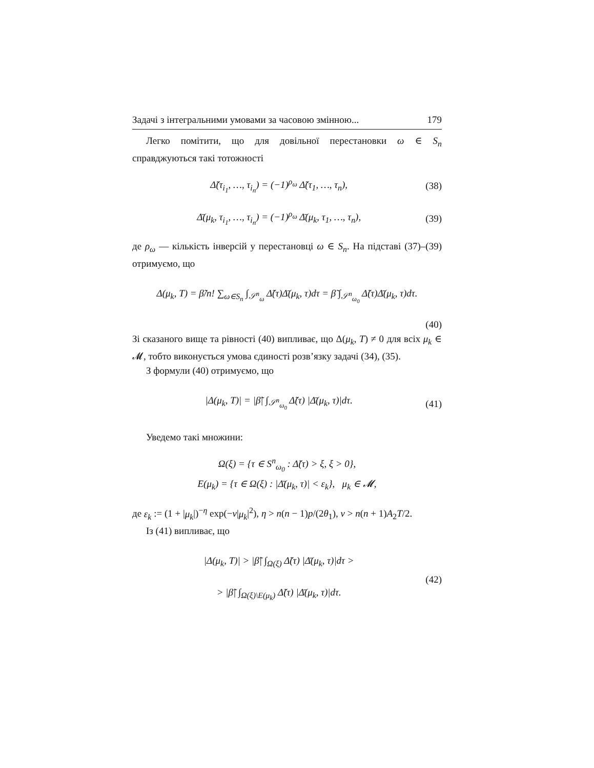Задачі з інтегральними умовами за часовою змінною... 179
Легко помітити, що для довільної перестановки ω ∈ S<sub>n</sub> справджуються такі тотожності
Δ̃(τ<sub>i<sub>1</sub></sub>, …, τ<sub>i<sub>n</sub></sub>) = (−1)<sup>ρ<sub>ω</sub></sup> Δ̃(τ<sub>1</sub>, …, τ<sub>n</sub>), (38)
Δ̄(μ<sub>k</sub>, τ<sub>i<sub>1</sub></sub>, …, τ<sub>i<sub>n</sub></sub>) = (−1)<sup>ρ<sub>ω</sub></sup> Δ̄(μ<sub>k</sub>, τ<sub>1</sub>, …, τ<sub>n</sub>), (39)
де ρ<sub>ω</sub> — кількість інверсій у перестановці ω ∈ S<sub>n</sub>. На підставі (37)–(39) отримуємо, що
Δ(μ<sub>k</sub>, T) = β̃/n! ∑<sub>ω∈S<sub>n</sub></sub> ∫<sub>𝒮<sup>n</sup><sub>ω</sub></sub> Δ̃(τ)Δ̄(μ<sub>k</sub>, τ)dτ = β̃ ∫<sub>𝒮<sup>n</sup><sub>ω<sub>0</sub></sub></sub> Δ̃(τ)Δ̄(μ<sub>k</sub>, τ)dτ.
(40)
Зі сказаного вище та рівності (40) випливає, що Δ(μ<sub>k</sub>, T) ≠ 0 для всіх μ<sub>k</sub> ∈ 𝓜, тобто виконується умова єдиності розв’язку задачі (34), (35).
З формули (40) отримуємо, що
|Δ(μ<sub>k</sub>, T)| = |β̃| ∫<sub>𝒮<sup>n</sup><sub>ω<sub>0</sub></sub></sub> Δ̃(τ) |Δ̄(μ<sub>k</sub>, τ)|dτ. (41)
Уведемо такі множини:
Ω(ξ) = {τ ∈ S<sup>n</sup><sub>ω<sub>0</sub></sub> : Δ̃(τ) > ξ, ξ > 0},
E(μ<sub>k</sub>) = {τ ∈ Ω(ξ) : |Δ̄(μ<sub>k</sub>, τ)| < ε<sub>k</sub>}, μ<sub>k</sub> ∈ 𝓜,
де ε<sub>k</sub> := (1 + |μ<sub>k</sub>|)<sup>−η</sup> exp(−ν|μ<sub>k</sub>|<sup>2</sup>), η > n(n − 1)p/(2θ<sub>1</sub>), ν > n(n + 1)A<sub>2</sub>T/2.
Із (41) випливає, що
|Δ(μ<sub>k</sub>, T)| > |β̃| ∫<sub>Ω(ξ)</sub> Δ̃(τ) |Δ̄(μ<sub>k</sub>, τ)|dτ >
> |β̃| ∫<sub>Ω(ξ)\E(μ<sub>k</sub>)</sub> Δ̃(τ) |Δ̄(μ<sub>k</sub>, τ)|dτ. (42)